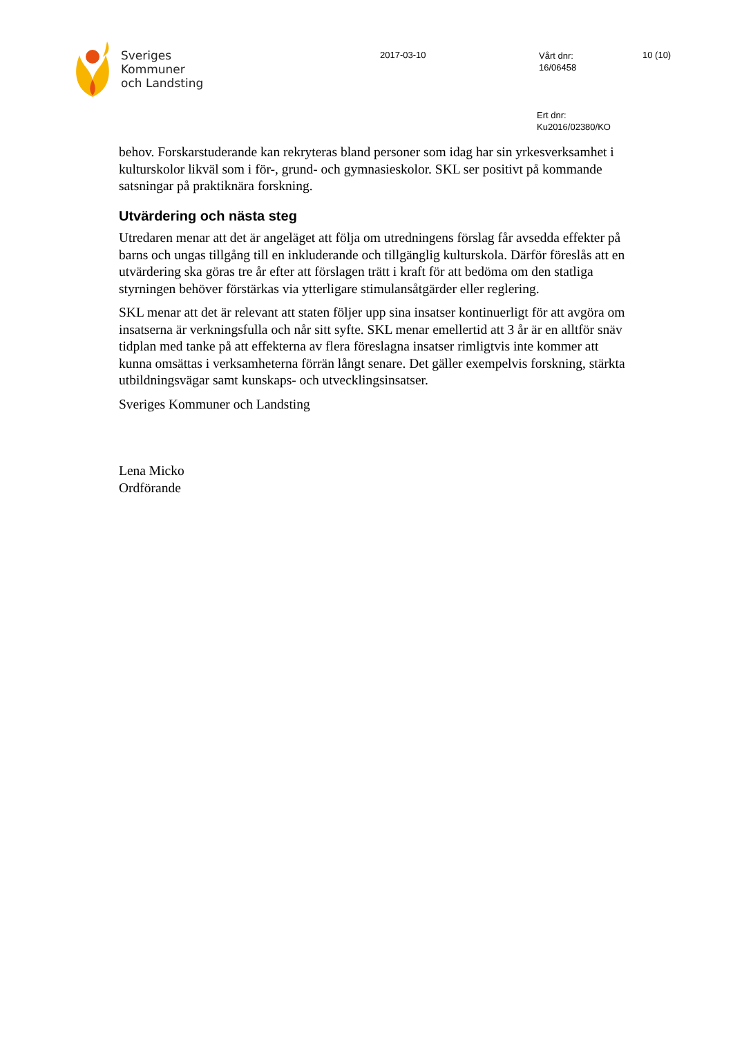Sveriges
Kommuner
och Landsting
2017-03-10
Vårt dnr:
16/06458
10 (10)
Ert dnr:
Ku2016/02380/KO
behov. Forskarstuderande kan rekryteras bland personer som idag har sin yrkesverksamhet i kulturskolor likväl som i för-, grund- och gymnasieskolor. SKL ser positivt på kommande satsningar på praktiknära forskning.
Utvärdering och nästa steg
Utredaren menar att det är angeläget att följa om utredningens förslag får avsedda effekter på barns och ungas tillgång till en inkluderande och tillgänglig kulturskola. Därför föreslås att en utvärdering ska göras tre år efter att förslagen trätt i kraft för att bedöma om den statliga styrningen behöver förstärkas via ytterligare stimulansåtgärder eller reglering.
SKL menar att det är relevant att staten följer upp sina insatser kontinuerligt för att avgöra om insatserna är verkningsfulla och når sitt syfte. SKL menar emellertid att 3 år är en alltför snäv tidplan med tanke på att effekterna av flera föreslagna insatser rimligtvis inte kommer att kunna omsättas i verksamheterna förrän långt senare. Det gäller exempelvis forskning, stärkta utbildningsvägar samt kunskaps- och utvecklingsinsatser.
Sveriges Kommuner och Landsting
Lena Micko
Ordförande